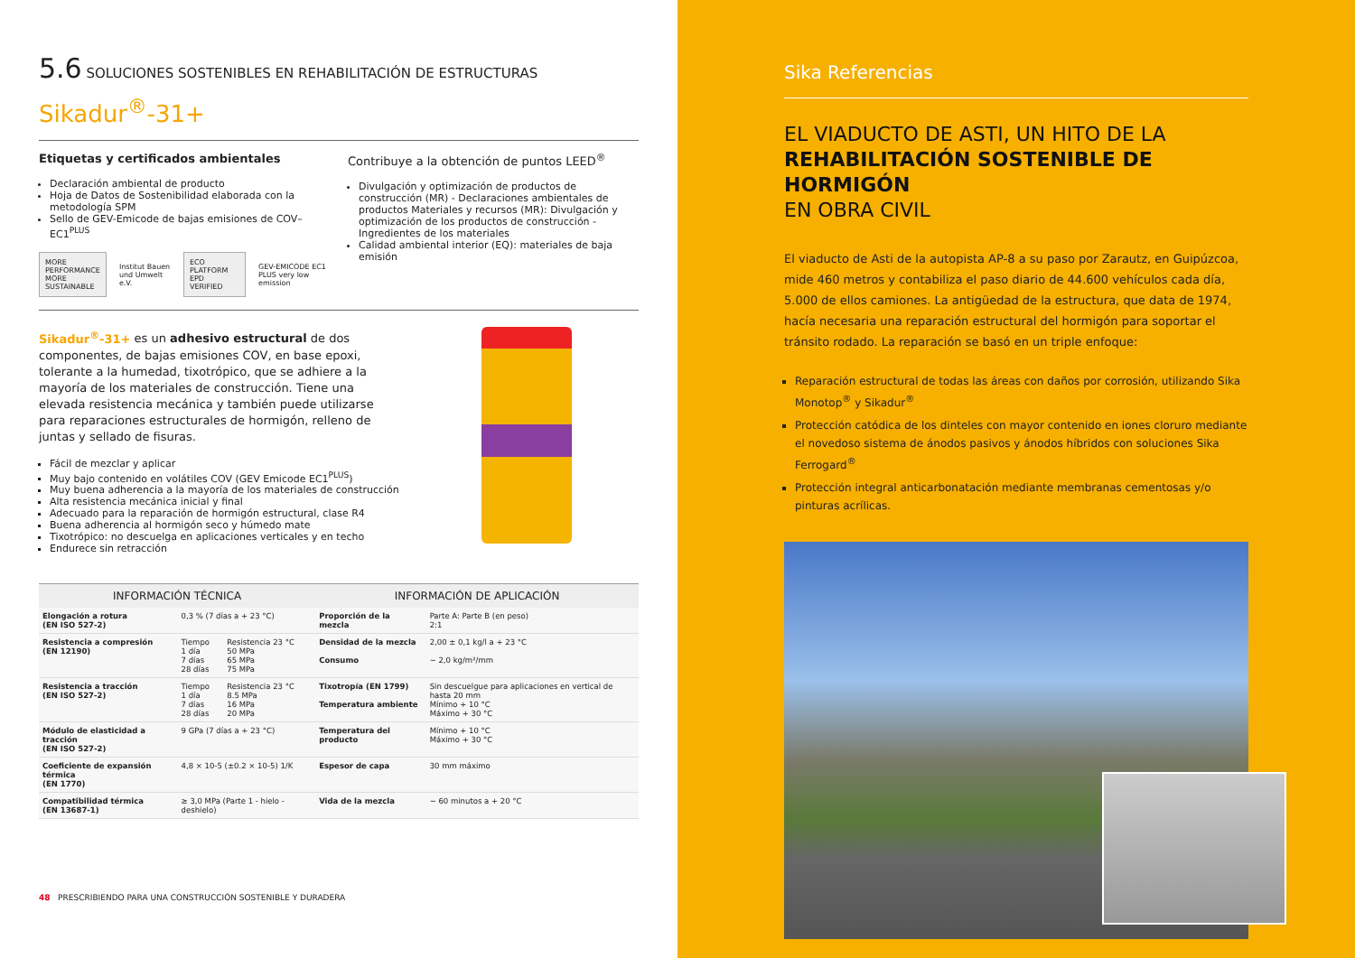5.6 SOLUCIONES SOSTENIBLES EN REHABILITACIÓN DE ESTRUCTURAS
Sikadur<sup>®</sup>-31+
Etiquetas y certificados ambientales
Declaración ambiental de producto
Hoja de Datos de Sostenibilidad elaborada con la metodología SPM
Sello de GEV-Emicode de bajas emisiones de COV–EC1<sup>PLUS</sup>
MORE PERFORMANCE
MORE SUSTAINABLE Institut Bauen und Umwelt e.V. ECO PLATFORM EPD VERIFIED GEV-EMICODE EC1 PLUS very low emission
Contribuye a la obtención de puntos LEED<sup>®</sup>
Divulgación y optimización de productos de construcción (MR) - Declaraciones ambientales de productos Materiales y recursos (MR): Divulgación y optimización de los productos de construcción - Ingredientes de los materiales
Calidad ambiental interior (EQ): materiales de baja emisión
Sikadur<sup>®</sup>-31+ es un adhesivo estructural de dos componentes, de bajas emisiones COV, en base epoxi, tolerante a la humedad, tixotrópico, que se adhiere a la mayoría de los materiales de construcción. Tiene una elevada resistencia mecánica y también puede utilizarse para reparaciones estructurales de hormigón, relleno de juntas y sellado de fisuras.
Fácil de mezclar y aplicar
Muy bajo contenido en volátiles COV (GEV Emicode EC1<sup>PLUS</sup>)
Muy buena adherencia a la mayoría de los materiales de construcción
Alta resistencia mecánica inicial y final
Adecuado para la reparación de hormigón estructural, clase R4
Buena adherencia al hormigón seco y húmedo mate
Tixotrópico: no descuelga en aplicaciones verticales y en techo
Endurece sin retracción
| INFORMACIÓN TÉCNICA | | | INFORMACIÓN DE APLICACIÓN | |
| --- | --- | --- | --- | --- |
| Elongación a rotura (EN ISO 527-2) | 0,3 % (7 días a + 23 °C) | | Proporción de la mezcla | Parte A: Parte B (en peso) 2:1 |
| Resistencia a compresión (EN 12190) | Tiempo 1 día 7 días 28 días | Resistencia 23 °C 50 MPa 65 MPa 75 MPa | Densidad de la mezcla Consumo | 2,00 ± 0,1 kg/l a + 23 °C ~ 2,0 kg/m²/mm |
| Resistencia a tracción (EN ISO 527-2) | Tiempo 1 día 7 días 28 días | Resistencia 23 °C 8.5 MPa 16 MPa 20 MPa | Tixotropía (EN 1799) Temperatura ambiente | Sin descuelgue para aplicaciones en vertical de hasta 20 mm Mínimo + 10 °C Máximo + 30 °C |
| Módulo de elasticidad a tracción (EN ISO 527-2) | 9 GPa (7 días a + 23 °C) | | Temperatura del producto | Mínimo + 10 °C Máximo + 30 °C |
| Coeficiente de expansión térmica (EN 1770) | 4,8 × 10-5 (±0.2 × 10-5) 1/K | | Espesor de capa | 30 mm máximo |
| Compatibilidad térmica (EN 13687-1) | ≥ 3,0 MPa (Parte 1 - hielo - deshielo) | | Vida de la mezcla | ~ 60 minutos a + 20 °C |
48 PRESCRIBIENDO PARA UNA CONSTRUCCIÓN SOSTENIBLE Y DURADERA
Sika Referencias
EL VIADUCTO DE ASTI, UN HITO DE LA
REHABILITACIÓN SOSTENIBLE DE HORMIGÓN
EN OBRA CIVIL
El viaducto de Asti de la autopista AP-8 a su paso por Zarautz, en Guipúzcoa, mide 460 metros y contabiliza el paso diario de 44.600 vehículos cada día, 5.000 de ellos camiones. La antigüedad de la estructura, que data de 1974, hacía necesaria una reparación estructural del hormigón para soportar el tránsito rodado. La reparación se basó en un triple enfoque:
Reparación estructural de todas las áreas con daños por corrosión, utilizando Sika Monotop<sup>®</sup> y Sikadur<sup>®</sup>
Protección catódica de los dinteles con mayor contenido en iones cloruro mediante el novedoso sistema de ánodos pasivos y ánodos híbridos con soluciones Sika Ferrogard<sup>®</sup>
Protección integral anticarbonatación mediante membranas cementosas y/o pinturas acrílicas.